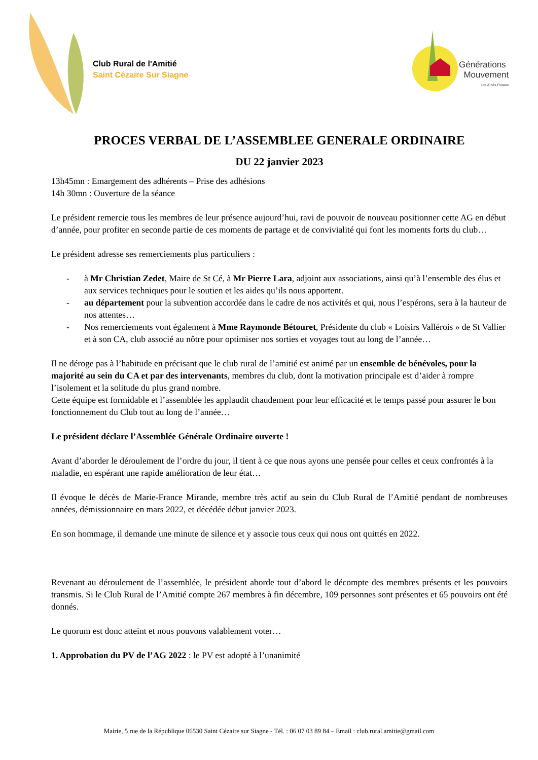Club Rural de l'Amitié
Saint Cézaire Sur Siagne
Générations
Mouvement
Les Aînés Ruraux
PROCES VERBAL DE L’ASSEMBLEE GENERALE ORDINAIRE
DU 22 janvier 2023
13h45mn : Emargement des adhérents – Prise des adhésions
14h 30mn : Ouverture de la séance
Le président remercie tous les membres de leur présence aujourd’hui, ravi de pouvoir de nouveau positionner cette AG en début d’année, pour profiter en seconde partie de ces moments de partage et de convivialité qui font les moments forts du club…
Le président adresse ses remerciements plus particuliers :
- à Mr Christian Zedet, Maire de St Cé, à Mr Pierre Lara, adjoint aux associations, ainsi qu’à l’ensemble des élus et aux services techniques pour le soutien et les aides qu’ils nous apportent.
- au département pour la subvention accordée dans le cadre de nos activités et qui, nous l’espérons, sera à la hauteur de nos attentes…
- Nos remerciements vont également à Mme Raymonde Bétouret, Présidente du club « Loisirs Vallérois » de St Vallier et à son CA, club associé au nôtre pour optimiser nos sorties et voyages tout au long de l’année…
Il ne déroge pas à l’habitude en précisant que le club rural de l’amitié est animé par un ensemble de bénévoles, pour la majorité au sein du CA et par des intervenants, membres du club, dont la motivation principale est d’aider à rompre l’isolement et la solitude du plus grand nombre.
Cette équipe est formidable et l’assemblée les applaudit chaudement pour leur efficacité et le temps passé pour assurer le bon fonctionnement du Club tout au long de l’année…
Le président déclare l’Assemblée Générale Ordinaire ouverte !
Avant d’aborder le déroulement de l’ordre du jour, il tient à ce que nous ayons une pensée pour celles et ceux confrontés à la maladie, en espérant une rapide amélioration de leur état…
Il évoque le décès de Marie-France Mirande, membre très actif au sein du Club Rural de l’Amitié pendant de nombreuses années, démissionnaire en mars 2022, et décédée début janvier 2023.
En son hommage, il demande une minute de silence et y associe tous ceux qui nous ont quittés en 2022.
Revenant au déroulement de l’assemblée, le président aborde tout d’abord le décompte des membres présents et les pouvoirs transmis. Si le Club Rural de l’Amitié compte 267 membres à fin décembre, 109 personnes sont présentes et 65 pouvoirs ont été donnés.
Le quorum est donc atteint et nous pouvons valablement voter…
1. Approbation du PV de l’AG 2022 : le PV est adopté à l’unanimité
Mairie, 5 rue de la République 06530 Saint Cézaire sur Siagne - Tél. : 06 07 03 89 84 – Email : club.rural.amitie@gmail.com